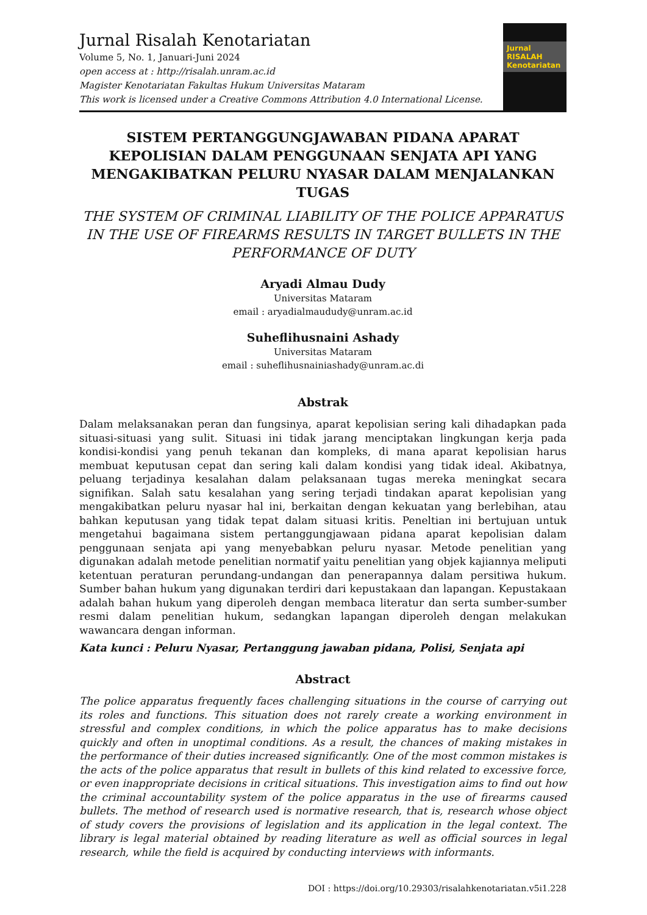Jurnal Risalah Kenotariatan
Volume 5, No. 1, Januari-Juni 2024
open access at : http://risalah.unram.ac.id
Magister Kenotariatan Fakultas Hukum Universitas Mataram
This work is licensed under a Creative Commons Attribution 4.0 International License.
Jurnal
RISALAH
Kenotariatan
SISTEM PERTANGGUNGJAWABAN PIDANA APARAT KEPOLISIAN DALAM PENGGUNAAN SENJATA API YANG MENGAKIBATKAN PELURU NYASAR DALAM MENJALANKAN TUGAS
THE SYSTEM OF CRIMINAL LIABILITY OF THE POLICE APPARATUS IN THE USE OF FIREARMS RESULTS IN TARGET BULLETS IN THE PERFORMANCE OF DUTY
Aryadi Almau Dudy
Universitas Mataram
email : aryadialmaududy@unram.ac.id
Suheflihusnaini Ashady
Universitas Mataram
email : suheflihusnainiashady@unram.ac.di
Abstrak
Dalam melaksanakan peran dan fungsinya, aparat kepolisian sering kali dihadapkan pada situasi-situasi yang sulit. Situasi ini tidak jarang menciptakan lingkungan kerja pada kondisi-kondisi yang penuh tekanan dan kompleks, di mana aparat kepolisian harus membuat keputusan cepat dan sering kali dalam kondisi yang tidak ideal. Akibatnya, peluang terjadinya kesalahan dalam pelaksanaan tugas mereka meningkat secara signifikan. Salah satu kesalahan yang sering terjadi tindakan aparat kepolisian yang mengakibatkan peluru nyasar hal ini, berkaitan dengan kekuatan yang berlebihan, atau bahkan keputusan yang tidak tepat dalam situasi kritis. Peneltian ini bertujuan untuk mengetahui bagaimana sistem pertanggungjawaan pidana aparat kepolisian dalam penggunaan senjata api yang menyebabkan peluru nyasar. Metode penelitian yang digunakan adalah metode penelitian normatif yaitu penelitian yang objek kajiannya meliputi ketentuan peraturan perundang-undangan dan penerapannya dalam persitiwa hukum. Sumber bahan hukum yang digunakan terdiri dari kepustakaan dan lapangan. Kepustakaan adalah bahan hukum yang diperoleh dengan membaca literatur dan serta sumber-sumber resmi dalam penelitian hukum, sedangkan lapangan diperoleh dengan melakukan wawancara dengan informan.
Kata kunci : Peluru Nyasar, Pertanggung jawaban pidana, Polisi, Senjata api
Abstract
The police apparatus frequently faces challenging situations in the course of carrying out its roles and functions. This situation does not rarely create a working environment in stressful and complex conditions, in which the police apparatus has to make decisions quickly and often in unoptimal conditions. As a result, the chances of making mistakes in the performance of their duties increased significantly. One of the most common mistakes is the acts of the police apparatus that result in bullets of this kind related to excessive force, or even inappropriate decisions in critical situations. This investigation aims to find out how the criminal accountability system of the police apparatus in the use of firearms caused bullets. The method of research used is normative research, that is, research whose object of study covers the provisions of legislation and its application in the legal context. The library is legal material obtained by reading literature as well as official sources in legal research, while the field is acquired by conducting interviews with informants.
DOI : https://doi.org/10.29303/risalahkenotariatan.v5i1.228